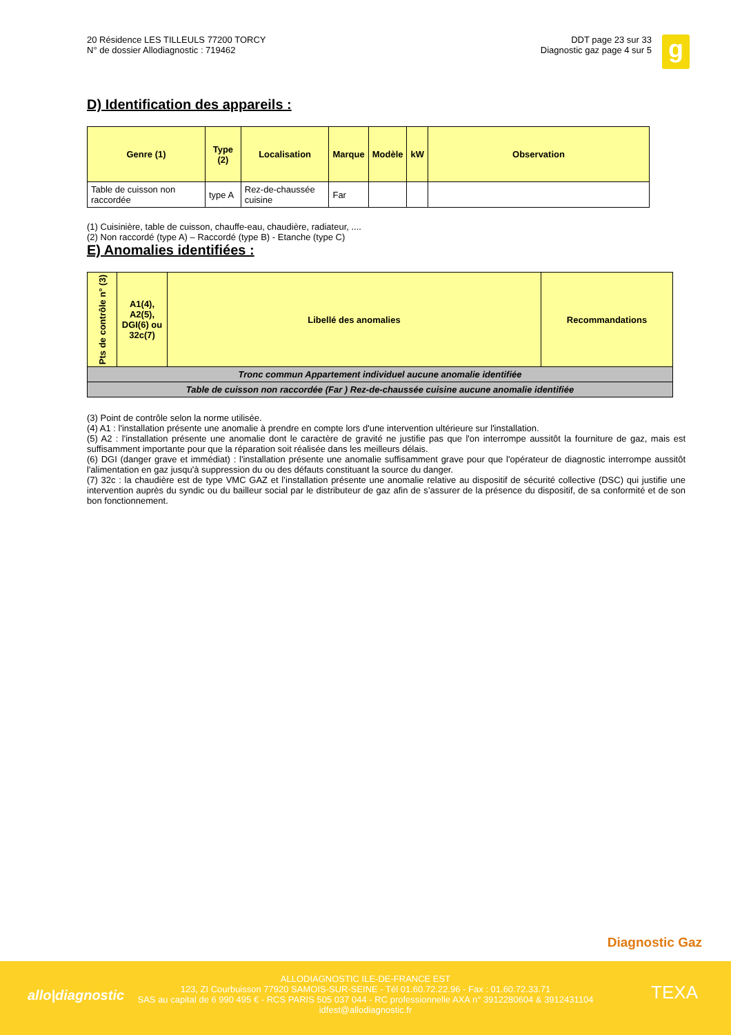20 Résidence LES TILLEULS 77200 TORCY
N° de dossier Allodiagnostic : 719462
DDT page 23 sur 33
Diagnostic gaz page 4 sur 5
g
D) Identification des appareils :
| Genre (1) | Type (2) | Localisation | Marque | Modèle | kW | Observation |
| --- | --- | --- | --- | --- | --- | --- |
| Table de cuisson non raccordée | type A | Rez-de-chaussée cuisine | Far | | | |
(1) Cuisinière, table de cuisson, chauffe-eau, chaudière, radiateur, ....
(2) Non raccordé (type A) – Raccordé (type B) - Etanche (type C)
E) Anomalies identifiées :
| Pts de contrôle n° (3) | A1(4), A2(5), DGI(6) ou 32c(7) | Libellé des anomalies | Recommandations |
| --- | --- | --- | --- |
| Tronc commun Appartement individuel aucune anomalie identifiée | | | |
| Table de cuisson non raccordée (Far ) Rez-de-chaussée cuisine aucune anomalie identifiée | | | |
(3) Point de contrôle selon la norme utilisée.
(4) A1 : l'installation présente une anomalie à prendre en compte lors d'une intervention ultérieure sur l'installation.
(5) A2 : l'installation présente une anomalie dont le caractère de gravité ne justifie pas que l'on interrompe aussitôt la fourniture de gaz, mais est suffisamment importante pour que la réparation soit réalisée dans les meilleurs délais.
(6) DGI (danger grave et immédiat) : l'installation présente une anomalie suffisamment grave pour que l'opérateur de diagnostic interrompe aussitôt l'alimentation en gaz jusqu'à suppression du ou des défauts constituant la source du danger.
(7) 32c : la chaudière est de type VMC GAZ et l’installation présente une anomalie relative au dispositif de sécurité collective (DSC) qui justifie une intervention auprès du syndic ou du bailleur social par le distributeur de gaz afin de s’assurer de la présence du dispositif, de sa conformité et de son bon fonctionnement.
Diagnostic Gaz
allo|diagnostic
ALLODIAGNOSTIC ILE-DE-FRANCE EST
123, ZI Courbuisson 77920 SAMOIS-SUR-SEINE - Tél 01.60.72.22.96 - Fax : 01.60.72.33.71
SAS au capital de 6 990 495 € - RCS PARIS 505 037 044 - RC professionnelle AXA n° 3912280604 & 3912431104
idfest@allodiagnostic.fr
TEXA